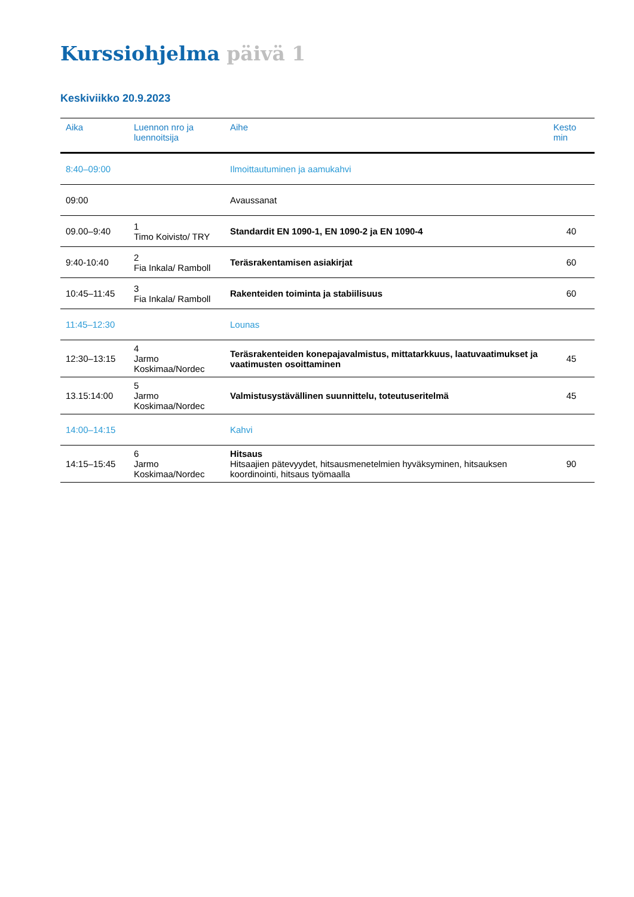Kurssiohjelma päivä 1
Keskiviikko 20.9.2023
| Aika | Luennon nro ja luennoitsija | Aihe | Kesto min |
| --- | --- | --- | --- |
| 8:40–09:00 | | Ilmoittautuminen ja aamukahvi | |
| 09:00 | | Avaussanat | |
| 09.00–9:40 | 1 Timo Koivisto/ TRY | Standardit EN 1090-1, EN 1090-2 ja EN 1090-4 | 40 |
| 9:40-10:40 | 2 Fia Inkala/ Ramboll | Teräsrakentamisen asiakirjat | 60 |
| 10:45–11:45 | 3 Fia Inkala/ Ramboll | Rakenteiden toiminta ja stabiilisuus | 60 |
| 11:45–12:30 | | Lounas | |
| 12:30–13:15 | 4 Jarmo Koskimaa/Nordec | Teräsrakenteiden konepajavalmistus, mittatarkkuus, laatuvaatimukset ja vaatimusten osoittaminen | 45 |
| 13.15:14:00 | 5 Jarmo Koskimaa/Nordec | Valmistusystävällinen suunnittelu, toteutuseritelmä | 45 |
| 14:00–14:15 | | Kahvi | |
| 14:15–15:45 | 6 Jarmo Koskimaa/Nordec | Hitsaus Hitsaajien pätevyydet, hitsausmenetelmien hyväksyminen, hitsauksen koordinointi, hitsaus työmaalla | 90 |